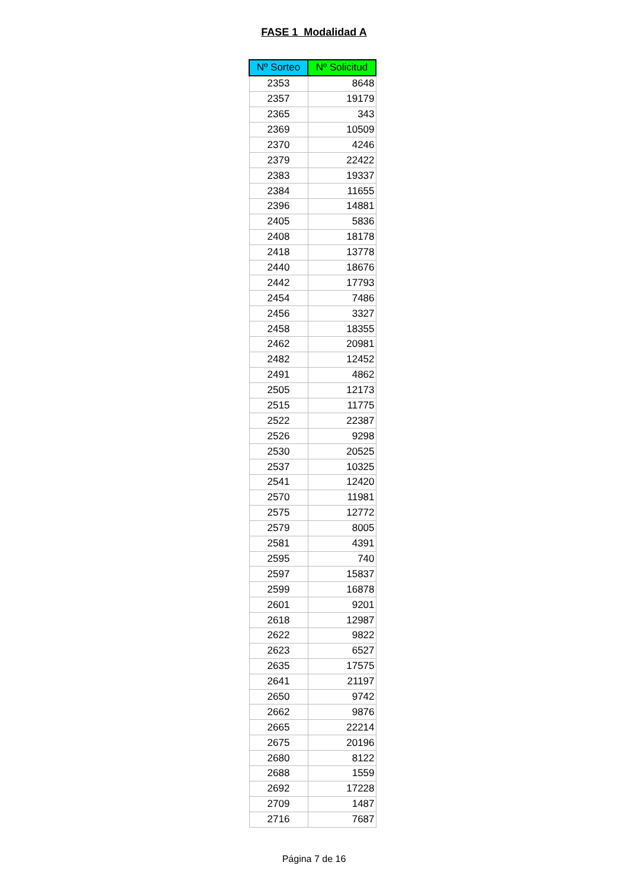FASE 1 Modalidad A
| Nº Sorteo | Nº Solicitud |
| --- | --- |
| 2353 | 8648 |
| 2357 | 19179 |
| 2365 | 343 |
| 2369 | 10509 |
| 2370 | 4246 |
| 2379 | 22422 |
| 2383 | 19337 |
| 2384 | 11655 |
| 2396 | 14881 |
| 2405 | 5836 |
| 2408 | 18178 |
| 2418 | 13778 |
| 2440 | 18676 |
| 2442 | 17793 |
| 2454 | 7486 |
| 2456 | 3327 |
| 2458 | 18355 |
| 2462 | 20981 |
| 2482 | 12452 |
| 2491 | 4862 |
| 2505 | 12173 |
| 2515 | 11775 |
| 2522 | 22387 |
| 2526 | 9298 |
| 2530 | 20525 |
| 2537 | 10325 |
| 2541 | 12420 |
| 2570 | 11981 |
| 2575 | 12772 |
| 2579 | 8005 |
| 2581 | 4391 |
| 2595 | 740 |
| 2597 | 15837 |
| 2599 | 16878 |
| 2601 | 9201 |
| 2618 | 12987 |
| 2622 | 9822 |
| 2623 | 6527 |
| 2635 | 17575 |
| 2641 | 21197 |
| 2650 | 9742 |
| 2662 | 9876 |
| 2665 | 22214 |
| 2675 | 20196 |
| 2680 | 8122 |
| 2688 | 1559 |
| 2692 | 17228 |
| 2709 | 1487 |
| 2716 | 7687 |
Página 7 de 16